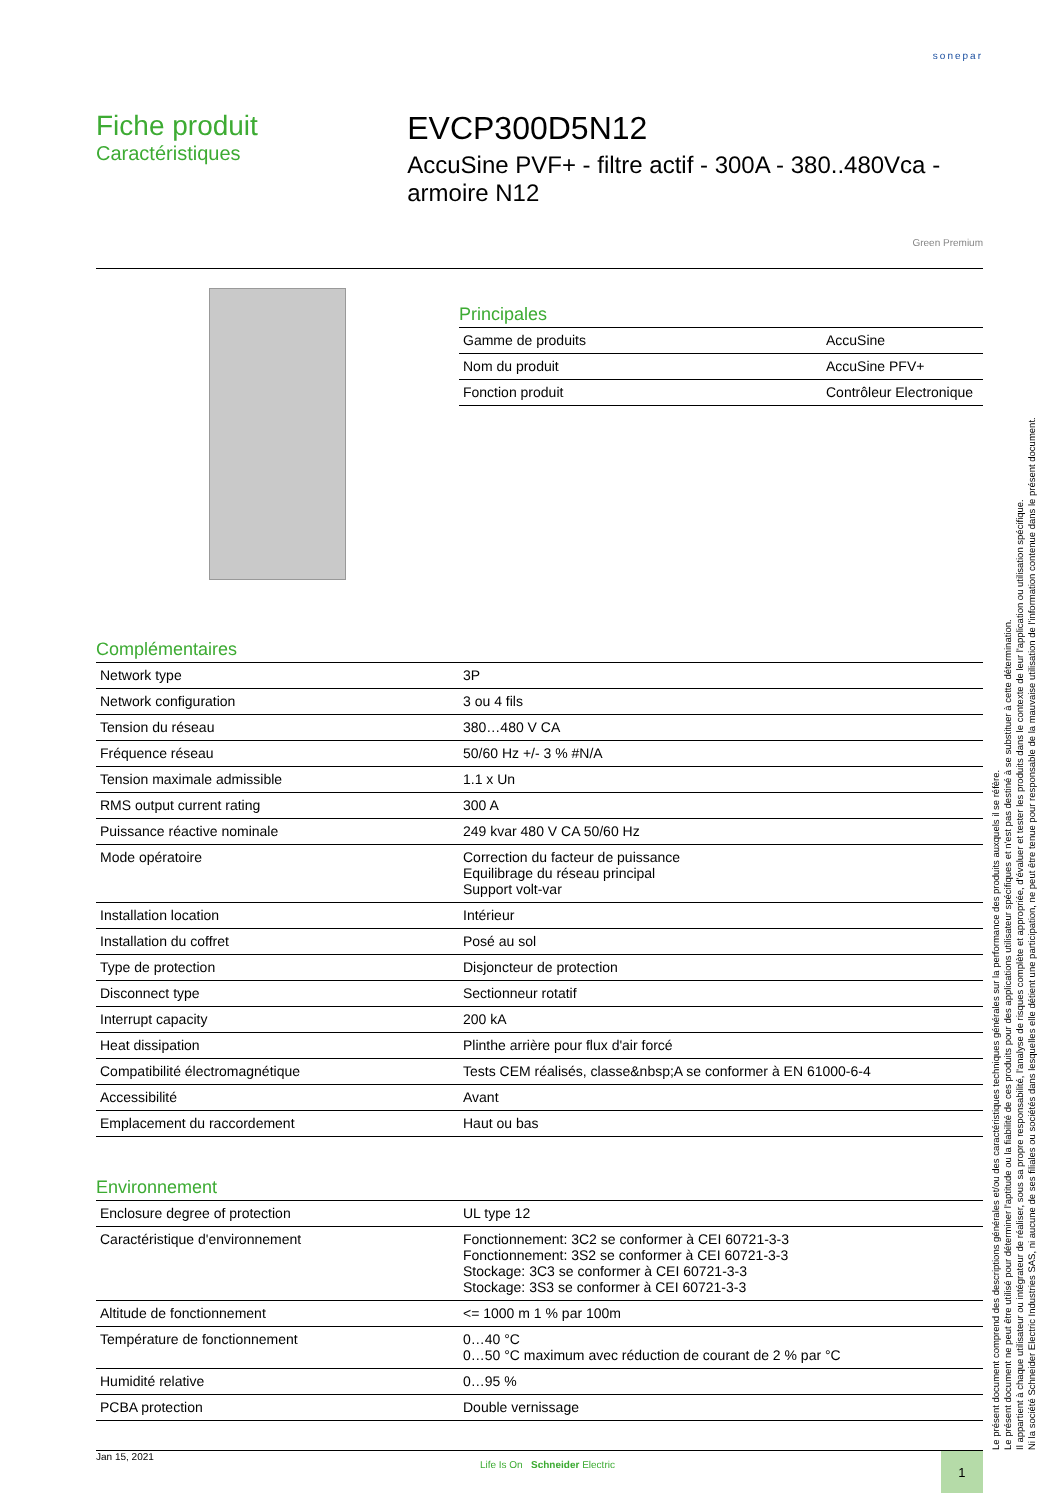sonepar
Fiche produit
Caractéristiques
EVCP300D5N12
AccuSine PVF+ - filtre actif - 300A - 380..480Vca - armoire N12
Green Premium
Principales
| Gamme de produits | AccuSine |
| Nom du produit | AccuSine PFV+ |
| Fonction produit | Contrôleur Electronique |
Complémentaires
| Network type | 3P |
| Network configuration | 3 ou 4 fils |
| Tension du réseau | 380…480 V CA |
| Fréquence réseau | 50/60 Hz +/- 3 % #N/A |
| Tension maximale admissible | 1.1 x Un |
| RMS output current rating | 300 A |
| Puissance réactive nominale | 249 kvar 480 V CA 50/60 Hz |
| Mode opératoire | Correction du facteur de puissance Equilibrage du réseau principal Support volt-var |
| Installation location | Intérieur |
| Installation du coffret | Posé au sol |
| Type de protection | Disjoncteur de protection |
| Disconnect type | Sectionneur rotatif |
| Interrupt capacity | 200 kA |
| Heat dissipation | Plinthe arrière pour flux d'air forcé |
| Compatibilité électromagnétique | Tests CEM réalisés, classe&nbsp;A se conformer à EN 61000-6-4 |
| Accessibilité | Avant |
| Emplacement du raccordement | Haut ou bas |
Environnement
| Enclosure degree of protection | UL type 12 |
| Caractéristique d'environnement | Fonctionnement: 3C2 se conformer à CEI 60721-3-3 Fonctionnement: 3S2 se conformer à CEI 60721-3-3 Stockage: 3C3 se conformer à CEI 60721-3-3 Stockage: 3S3 se conformer à CEI 60721-3-3 |
| Altitude de fonctionnement | <= 1000 m 1 % par 100m |
| Température de fonctionnement | 0…40 °C 0…50 °C maximum avec réduction de courant de 2 % par °C |
| Humidité relative | 0…95 % |
| PCBA protection | Double vernissage |
Le présent document comprend des descriptions générales et/ou des caractéristiques techniques générales sur la performance des produits auxquels il se réfère.
Le présent document ne peut être utilisé pour déterminer l'aptitude ou la fiabilité de ces produits pour des applications utilisateur spécifiques et n'est pas destiné à se substituer à cette détermination.
Il appartient à chaque utilisateur ou intégrateur de réaliser, sous sa propre responsabilité, l'analyse de risques complète et appropriée, d'évaluer et tester les produits dans le contexte de leur l'application ou utilisation spécifique.
Ni la société Schneider Electric Industries SAS, ni aucune de ses filiales ou sociétés dans lesquelles elle détient une participation, ne peut être tenue pour responsable de la mauvaise utilisation de l'information contenue dans le présent document.
Jan 15, 2021
Life Is On Schneider Electric
1